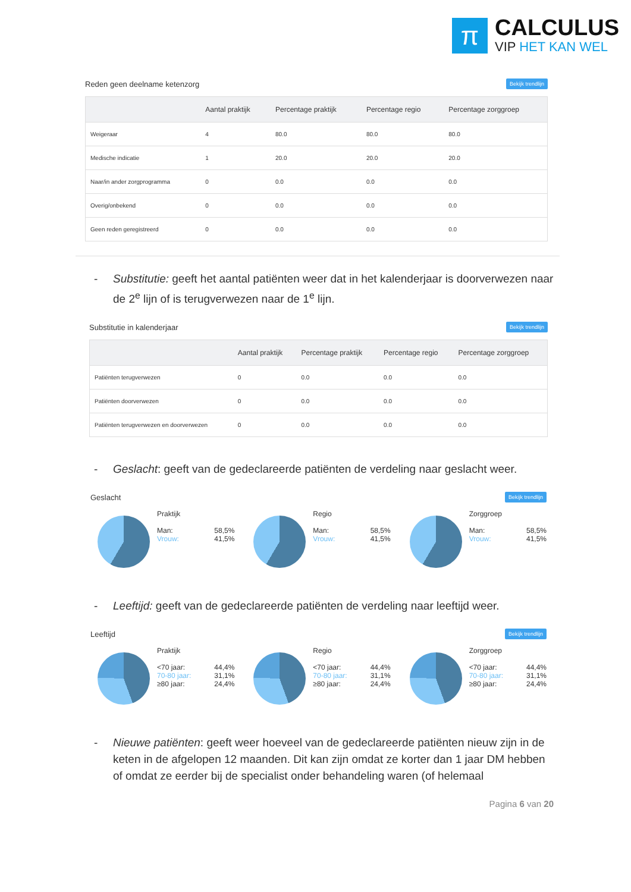π CALCULUS
VIP HET KAN WEL
Reden geen deelname ketenzorg Bekijk trendlijn
| | Aantal praktijk | Percentage praktijk | Percentage regio | Percentage zorggroep |
| --- | --- | --- | --- | --- |
| Weigeraar | 4 | 80.0 | 80.0 | 80.0 |
| Medische indicatie | 1 | 20.0 | 20.0 | 20.0 |
| Naar/in ander zorgprogramma | 0 | 0.0 | 0.0 | 0.0 |
| Overig/onbekend | 0 | 0.0 | 0.0 | 0.0 |
| Geen reden geregistreerd | 0 | 0.0 | 0.0 | 0.0 |
- Substitutie: geeft het aantal patiënten weer dat in het kalenderjaar is doorverwezen naar de 2<sup>e</sup> lijn of is terugverwezen naar de 1<sup>e</sup> lijn.
Substitutie in kalenderjaar Bekijk trendlijn
| | Aantal praktijk | Percentage praktijk | Percentage regio | Percentage zorggroep |
| --- | --- | --- | --- | --- |
| Patiënten terugverwezen | 0 | 0.0 | 0.0 | 0.0 |
| Patiënten doorverwezen | 0 | 0.0 | 0.0 | 0.0 |
| Patiënten terugverwezen en doorverwezen | 0 | 0.0 | 0.0 | 0.0 |
- Geslacht: geeft van de gedeclareerde patiënten de verdeling naar geslacht weer.
Geslacht Bekijk trendlijn
Praktijk
Man:
Vrouw: 58,5%
41,5%
Regio
Man:
Vrouw: 58,5%
41,5%
Zorggroep
Man:
Vrouw: 58,5%
41,5%
- Leeftijd: geeft van de gedeclareerde patiënten de verdeling naar leeftijd weer.
Leeftijd Bekijk trendlijn
Praktijk
<70 jaar:
70-80 jaar:
≥80 jaar: 44,4%
31,1%
24,4%
Regio
<70 jaar:
70-80 jaar:
≥80 jaar: 44,4%
31,1%
24,4%
Zorggroep
<70 jaar:
70-80 jaar:
≥80 jaar: 44,4%
31,1%
24,4%
- Nieuwe patiënten: geeft weer hoeveel van de gedeclareerde patiënten nieuw zijn in de keten in de afgelopen 12 maanden. Dit kan zijn omdat ze korter dan 1 jaar DM hebben of omdat ze eerder bij de specialist onder behandeling waren (of helemaal
Pagina 6 van 20